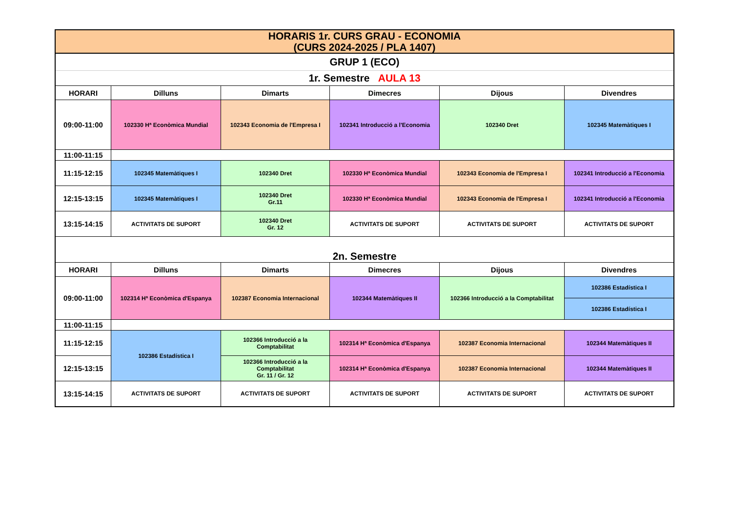| HORARIS 1r. CURS GRAU - ECONOMIA (CURS 2024-2025 / PLA 1407) | | | | | |
| GRUP 1 (ECO) | | | | | |
| 1r. Semestre AULA 13 | | | | | |
| HORARI | Dilluns | Dimarts | Dimecres | Dijous | Divendres |
| 09:00-11:00 | 102330 Hª Econòmica Mundial | 102343 Economia de l'Empresa I | 102341 Introducció a l'Economia | 102340 Dret | 102345 Matemàtiques I |
| 11:00-11:15 | | | | | |
| 11:15-12:15 | 102345 Matemàtiques I | 102340 Dret | 102330 Hª Econòmica Mundial | 102343 Economia de l'Empresa I | 102341 Introducció a l'Economia |
| 12:15-13:15 | 102345 Matemàtiques I | 102340 Dret Gr.11 | 102330 Hª Econòmica Mundial | 102343 Economia de l'Empresa I | 102341 Introducció a l'Economia |
| 13:15-14:15 | ACTIVITATS DE SUPORT | 102340 Dret Gr. 12 | ACTIVITATS DE SUPORT | ACTIVITATS DE SUPORT | ACTIVITATS DE SUPORT |
| 2n. Semestre | | | | | |
| HORARI | Dilluns | Dimarts | Dimecres | Dijous | Divendres |
| 09:00-11:00 | 102314 Hª Econòmica d'Espanya | 102387 Economia Internacional | 102344 Matemàtiques II | 102366 Introducció a la Comptabilitat | 102386 Estadística I |
| | | | | | 102386 Estadística I |
| 11:00-11:15 | | | | | |
| 11:15-12:15 | 102386 Estadística I | 102366 Introducció a la Comptabilitat | 102314 Hª Econòmica d'Espanya | 102387 Economia Internacional | 102344 Matemàtiques II |
| 12:15-13:15 | | 102366 Introducció a la Comptabilitat Gr. 11 / Gr. 12 | 102314 Hª Econòmica d'Espanya | 102387 Economia Internacional | 102344 Matemàtiques II |
| 13:15-14:15 | ACTIVITATS DE SUPORT | ACTIVITATS DE SUPORT | ACTIVITATS DE SUPORT | ACTIVITATS DE SUPORT | ACTIVITATS DE SUPORT |